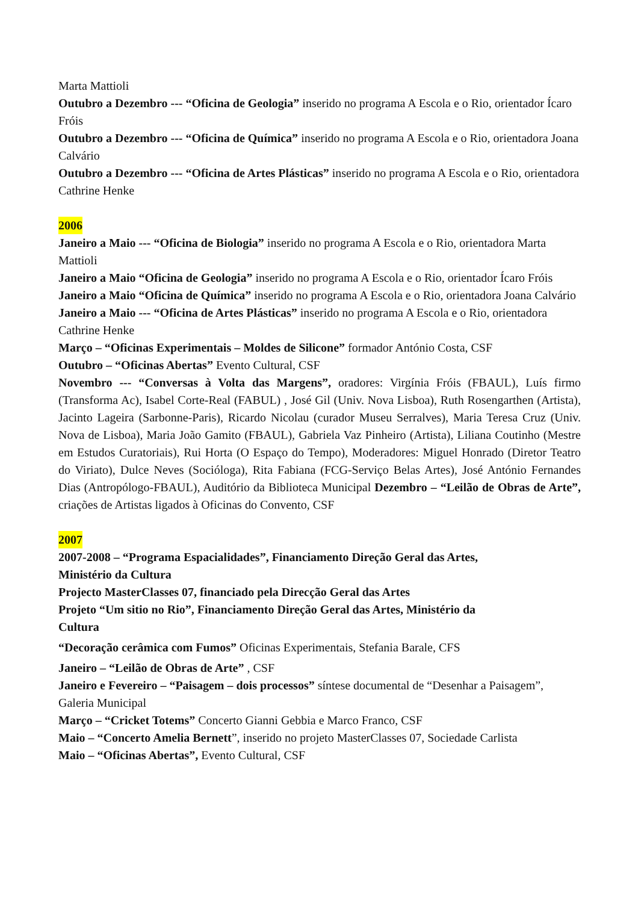Marta Mattioli
Outubro a Dezembro --- “Oficina de Geologia” inserido no programa A Escola e o Rio, orientador Ícaro Fróis
Outubro a Dezembro --- “Oficina de Química” inserido no programa A Escola e o Rio, orientadora Joana Calvário
Outubro a Dezembro --- “Oficina de Artes Plásticas” inserido no programa A Escola e o Rio, orientadora Cathrine Henke
2006
Janeiro a Maio --- “Oficina de Biologia” inserido no programa A Escola e o Rio, orientadora Marta Mattioli
Janeiro a Maio “Oficina de Geologia” inserido no programa A Escola e o Rio, orientador Ícaro Fróis Janeiro a Maio “Oficina de Química” inserido no programa A Escola e o Rio, orientadora Joana Calvário
Janeiro a Maio --- “Oficina de Artes Plásticas” inserido no programa A Escola e o Rio, orientadora Cathrine Henke
Março – “Oficinas Experimentais – Moldes de Silicone” formador António Costa, CSF
Outubro – “Oficinas Abertas” Evento Cultural, CSF
Novembro --- “Conversas à Volta das Margens”, oradores: Virgínia Fróis (FBAUL), Luís firmo (Transforma Ac), Isabel Corte-Real (FABUL) , José Gil (Univ. Nova Lisboa), Ruth Rosengarthen (Artista), Jacinto Lageira (Sarbonne-Paris), Ricardo Nicolau (curador Museu Serralves), Maria Teresa Cruz (Univ. Nova de Lisboa), Maria João Gamito (FBAUL), Gabriela Vaz Pinheiro (Artista), Liliana Coutinho (Mestre em Estudos Curatoriais), Rui Horta (O Espaço do Tempo), Moderadores: Miguel Honrado (Diretor Teatro do Viriato), Dulce Neves (Socióloga), Rita Fabiana (FCG-Serviço Belas Artes), José António Fernandes Dias (Antropólogo-FBAUL), Auditório da Biblioteca Municipal Dezembro – “Leilão de Obras de Arte”, criações de Artistas ligados à Oficinas do Convento, CSF
2007
2007-2008 – “Programa Espacialidades”, Financiamento Direção Geral das Artes,
Ministério da Cultura
Projecto MasterClasses 07, financiado pela Direcção Geral das Artes
Projeto “Um sitio no Rio”, Financiamento Direção Geral das Artes, Ministério da
Cultura
“Decoração cerâmica com Fumos” Oficinas Experimentais, Stefania Barale, CFS
Janeiro – “Leilão de Obras de Arte” , CSF
Janeiro e Fevereiro – “Paisagem – dois processos” síntese documental de “Desenhar a Paisagem”, Galeria Municipal
Março – “Cricket Totems” Concerto Gianni Gebbia e Marco Franco, CSF
Maio – “Concerto Amelia Bernett”, inserido no projeto MasterClasses 07, Sociedade Carlista
Maio – “Oficinas Abertas”, Evento Cultural, CSF